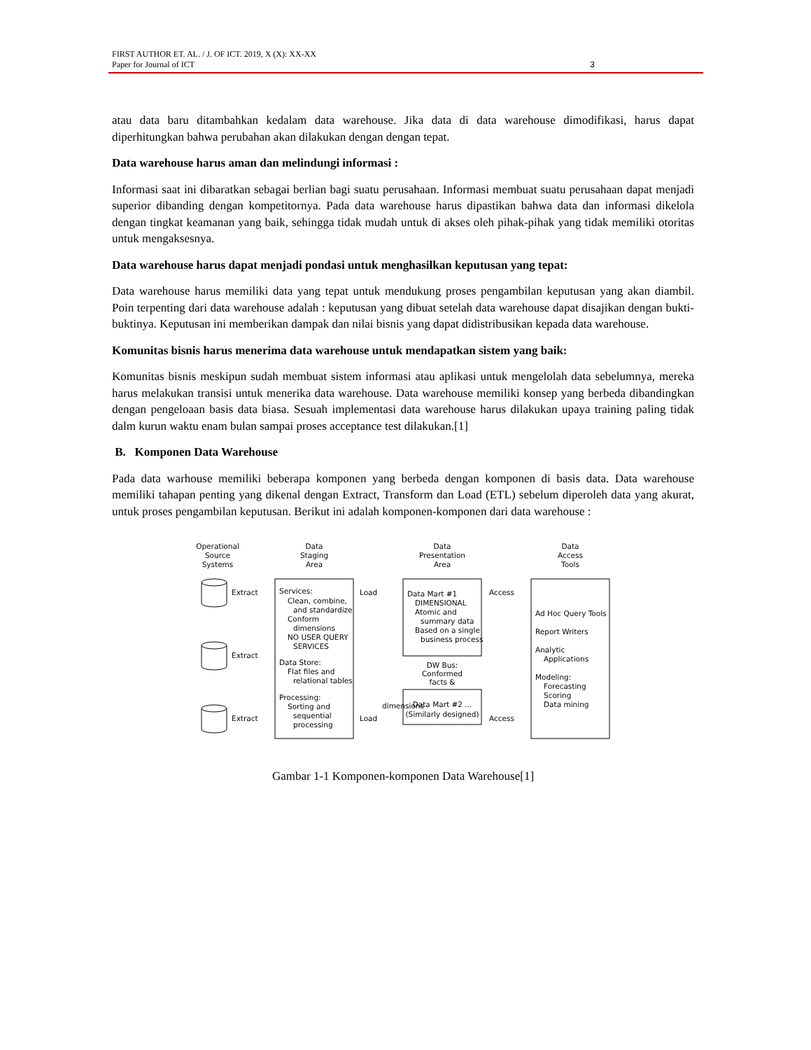FIRST AUTHOR ET. AL. / J. OF ICT. 2019, X (X): XX-XX
Paper for Journal of ICT 3
atau data baru ditambahkan kedalam data warehouse. Jika data di data warehouse dimodifikasi, harus dapat diperhitungkan bahwa perubahan akan dilakukan dengan dengan tepat.
Data warehouse harus aman dan melindungi informasi :
Informasi saat ini dibaratkan sebagai berlian bagi suatu perusahaan. Informasi membuat suatu perusahaan dapat menjadi superior dibanding dengan kompetitornya. Pada data warehouse harus dipastikan bahwa data dan informasi dikelola dengan tingkat keamanan yang baik, sehingga tidak mudah untuk di akses oleh pihak-pihak yang tidak memiliki otoritas untuk mengaksesnya.
Data warehouse harus dapat menjadi pondasi untuk menghasilkan keputusan yang tepat:
Data warehouse harus memiliki data yang tepat untuk mendukung proses pengambilan keputusan yang akan diambil. Poin terpenting dari data warehouse adalah : keputusan yang dibuat setelah data warehouse dapat disajikan dengan bukti-buktinya. Keputusan ini memberikan dampak dan nilai bisnis yang dapat didistribusikan kepada data warehouse.
Komunitas bisnis harus menerima data warehouse untuk mendapatkan sistem yang baik:
Komunitas bisnis meskipun sudah membuat sistem informasi atau aplikasi untuk mengelolah data sebelumnya, mereka harus melakukan transisi untuk menerika data warehouse. Data warehouse memiliki konsep yang berbeda dibandingkan dengan pengeloaan basis data biasa. Sesuah implementasi data warehouse harus dilakukan upaya training paling tidak dalm kurun waktu enam bulan sampai proses acceptance test dilakukan.[1]
B. Komponen Data Warehouse
Pada data warhouse memiliki beberapa komponen yang berbeda dengan komponen di basis data. Data warehouse memiliki tahapan penting yang dikenal dengan Extract, Transform dan Load (ETL) sebelum diperoleh data yang akurat, untuk proses pengambilan keputusan. Berikut ini adalah komponen-komponen dari data warehouse :
Operational
Source
Systems
Data
Staging
Area
Data
Presentation
Area
Data
Access
Tools
Extract
Extract
Extract
Load
Load
Access
Access
Services:
Clean, combine,
and standardize
Conform
dimensions
NO USER QUERY
SERVICES
Data Store:
Flat files and
relational tables
Processing:
Sorting and
sequential
processing
Data Mart #1
DIMENSIONAL
Atomic and
summary data
Based on a single
business process
DW Bus:
Conformed
facts &
Data Mart #2 ...
(Similarly designed)
Ad Hoc Query Tools
Report Writers
Analytic
Applications
Modeling:
Forecasting
Scoring
Data mining
dimensions
Gambar 1-1 Komponen-komponen Data Warehouse[1]